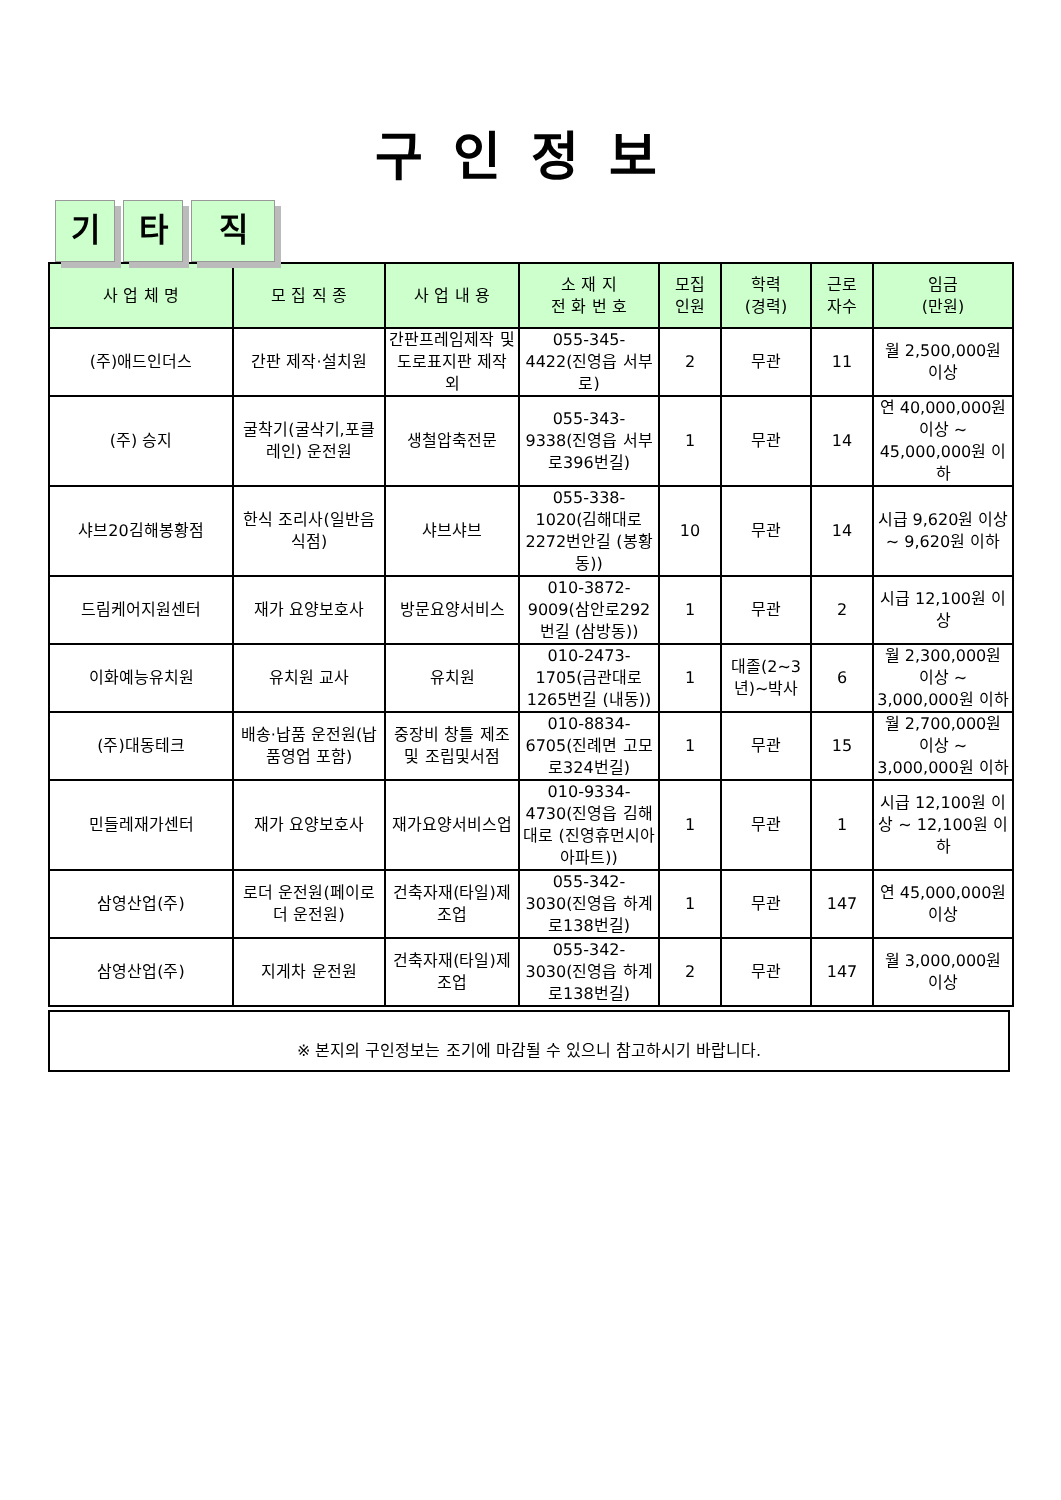구인정보
기타 직
| 사 업 체 명 | 모 집 직 종 | 사 업 내 용 | 소 재 지 전 화 번 호 | 모집 인원 | 학력 (경력) | 근로 자수 | 임금 (만원) |
| --- | --- | --- | --- | --- | --- | --- | --- |
| (주)애드인더스 | 간판 제작·설치원 | 간판프레임제작 및 도로표지판 제작 외 | 055-345-4422(진영읍 서부로) | 2 | 무관 | 11 | 월 2,500,000원 이상 |
| (주) 승지 | 굴착기(굴삭기,포클레인) 운전원 | 생철압축전문 | 055-343-9338(진영읍 서부로396번길) | 1 | 무관 | 14 | 연 40,000,000원 이상 ~ 45,000,000원 이하 |
| 샤브20김해봉황점 | 한식 조리사(일반음식점) | 샤브샤브 | 055-338-1020(김해대로2272번안길 (봉황동)) | 10 | 무관 | 14 | 시급 9,620원 이상 ~ 9,620원 이하 |
| 드림케어지원센터 | 재가 요양보호사 | 방문요양서비스 | 010-3872-9009(삼안로292번길 (삼방동)) | 1 | 무관 | 2 | 시급 12,100원 이상 |
| 이화예능유치원 | 유치원 교사 | 유치원 | 010-2473-1705(금관대로1265번길 (내동)) | 1 | 대졸(2~3년)~박사 | 6 | 월 2,300,000원 이상 ~ 3,000,000원 이하 |
| (주)대동테크 | 배송·납품 운전원(납품영업 포함) | 중장비 창틀 제조및 조립및서점 | 010-8834-6705(진례면 고모로324번길) | 1 | 무관 | 15 | 월 2,700,000원 이상 ~ 3,000,000원 이하 |
| 민들레재가센터 | 재가 요양보호사 | 재가요양서비스업 | 010-9334-4730(진영읍 김해대로 (진영휴먼시아아파트)) | 1 | 무관 | 1 | 시급 12,100원 이상 ~ 12,100원 이하 |
| 삼영산업(주) | 로더 운전원(페이로더 운전원) | 건축자재(타일)제조업 | 055-342-3030(진영읍 하계로138번길) | 1 | 무관 | 147 | 연 45,000,000원 이상 |
| 삼영산업(주) | 지게차 운전원 | 건축자재(타일)제조업 | 055-342-3030(진영읍 하계로138번길) | 2 | 무관 | 147 | 월 3,000,000원 이상 |
※ 본지의 구인정보는 조기에 마감될 수 있으니 참고하시기 바랍니다.